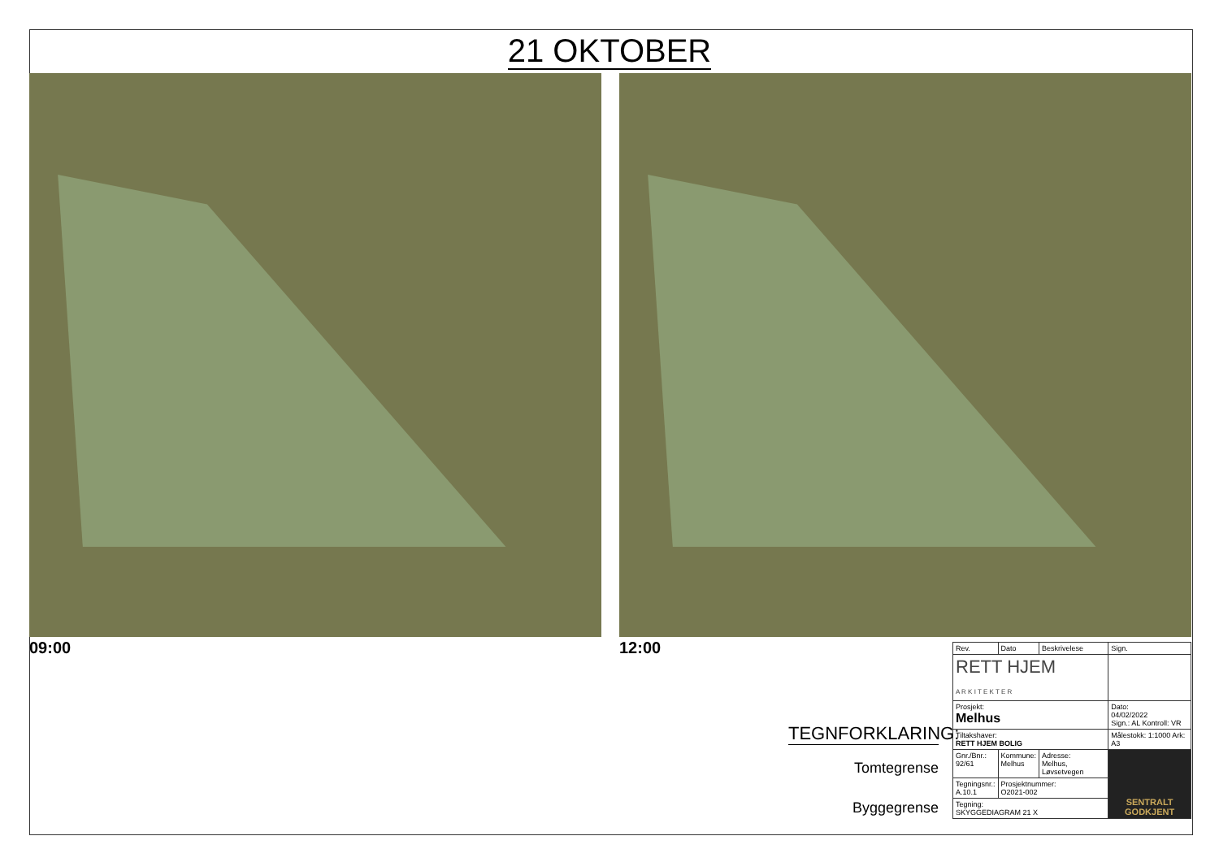21 OKTOBER
09:00 12:00
TEGNFORKLARING:
Tomtegrense
Byggegrense
| Rev. | Dato | Beskrivelese | Sign. |
| RETT HJEM A R K I T E K T E R | | | |
| Prosjekt: Melhus | | | Dato: 04/02/2022 Sign.: AL Kontroll: VR |
| Tiltakshaver: RETT HJEM BOLIG | | | Målestokk: 1:1000 Ark: A3 |
| Gnr./Bnr.: 92/61 | Kommune: Melhus | Adresse: Melhus, Løvsetvegen | SENTRALT GODKJENT |
| Tegningsnr.: A.10.1 | Prosjektnummer: O2021-002 | | |
| Tegning: SKYGGEDIAGRAM 21 X | | | |